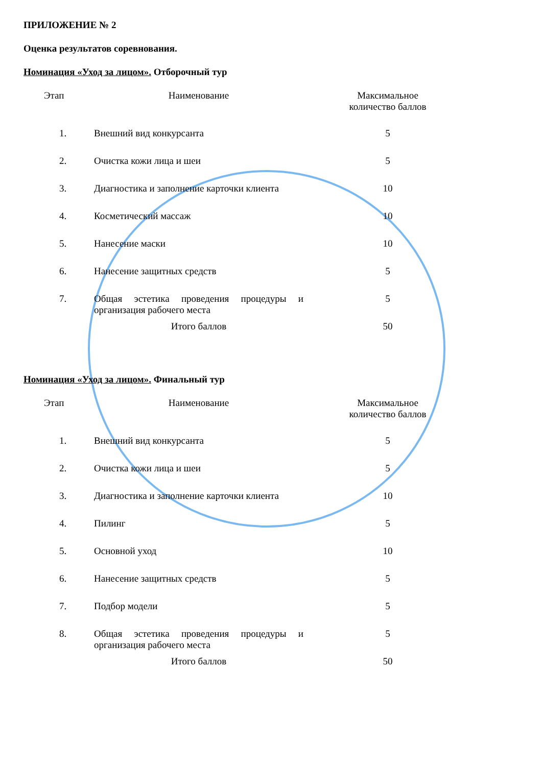ПРИЛОЖЕНИЕ № 2
Оценка результатов соревнования.
Номинация «Уход за лицом». Отборочный тур
| Этап | Наименование | Максимальное количество баллов |
| --- | --- | --- |
| 1. | Внешний вид конкурсанта | 5 |
| 2. | Очистка кожи лица и шеи | 5 |
| 3. | Диагностика и заполнение карточки клиента | 10 |
| 4. | Косметический массаж | 10 |
| 5. | Нанесение маски | 10 |
| 6. | Нанесение защитных средств | 5 |
| 7. | Общая эстетика проведения процедуры и организация рабочего места | 5 |
| | Итого баллов | 50 |
Номинация «Уход за лицом». Финальный тур
| Этап | Наименование | Максимальное количество баллов |
| --- | --- | --- |
| 1. | Внешний вид конкурсанта | 5 |
| 2. | Очистка кожи лица и шеи | 5 |
| 3. | Диагностика и заполнение карточки клиента | 10 |
| 4. | Пилинг | 5 |
| 5. | Основной уход | 10 |
| 6. | Нанесение защитных средств | 5 |
| 7. | Подбор модели | 5 |
| 8. | Общая эстетика проведения процедуры и организация рабочего места | 5 |
| | Итого баллов | 50 |